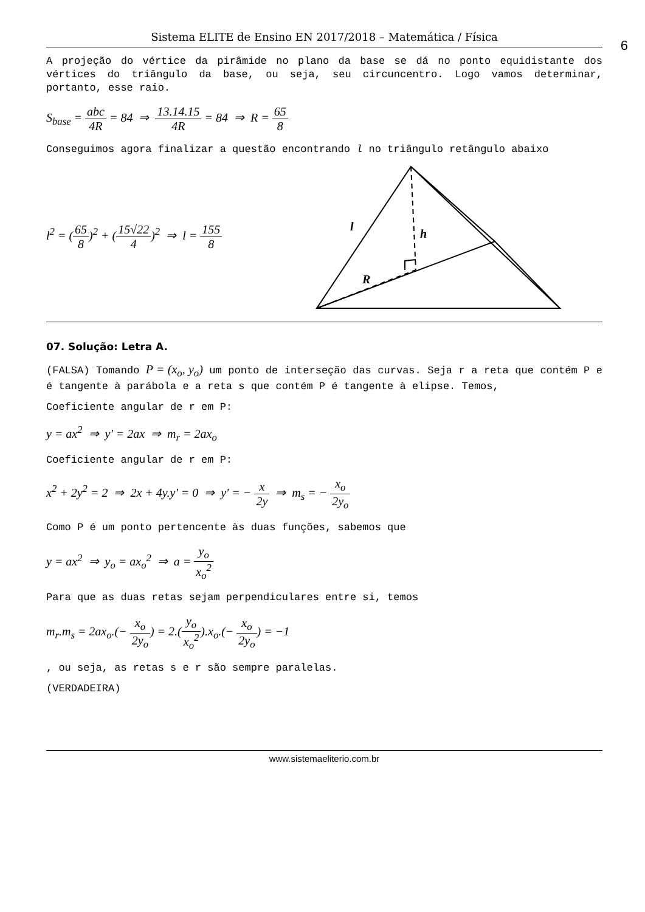Sistema ELITE de Ensino EN 2017/2018 – Matemática / Física
6
A projeção do vértice da pirâmide no plano da base se dá no ponto equidistante dos vértices do triângulo da base, ou seja, seu circuncentro. Logo vamos determinar, portanto, esse raio.
S<sub>base</sub> = abc 4R = 84 ⇒ 13.14.15 4R = 84 ⇒ R = 65 8
Conseguimos agora finalizar a questão encontrando l no triângulo retângulo abaixo
l<sup>2</sup> = (65 8)<sup>2</sup> + (15√22 4)<sup>2</sup> ⇒ l = 155 8
l
h
R
07. Solução: Letra A.
(FALSA) Tomando P = (x<sub>o</sub>, y<sub>o</sub>) um ponto de interseção das curvas. Seja r a reta que contém P e é tangente à parábola e a reta s que contém P é tangente à elipse. Temos,
Coeficiente angular de r em P:
y = ax<sup>2</sup> ⇒ y' = 2ax ⇒ m<sub>r</sub> = 2ax<sub>o</sub>
Coeficiente angular de r em P:
x<sup>2</sup> + 2y<sup>2</sup> = 2 ⇒ 2x + 4y.y' = 0 ⇒ y' = − x 2y ⇒ m<sub>s</sub> = − x<sub>o</sub> 2y<sub>o</sub>
Como P é um ponto pertencente às duas funções, sabemos que
y = ax<sup>2</sup> ⇒ y<sub>o</sub> = ax<sub>o</sub><sup>2</sup> ⇒ a = y<sub>o</sub> x<sub>o</sub><sup>2</sup>
Para que as duas retas sejam perpendiculares entre si, temos
m<sub>r</sub>.m<sub>s</sub> = 2ax<sub>o</sub>.(− x<sub>o</sub> 2y<sub>o</sub>) = 2.(y<sub>o</sub> x<sub>o</sub><sup>2</sup>).x<sub>o</sub>.(− x<sub>o</sub> 2y<sub>o</sub>) = −1
, ou seja, as retas s e r são sempre paralelas.
(VERDADEIRA)
www.sistemaeliterio.com.br